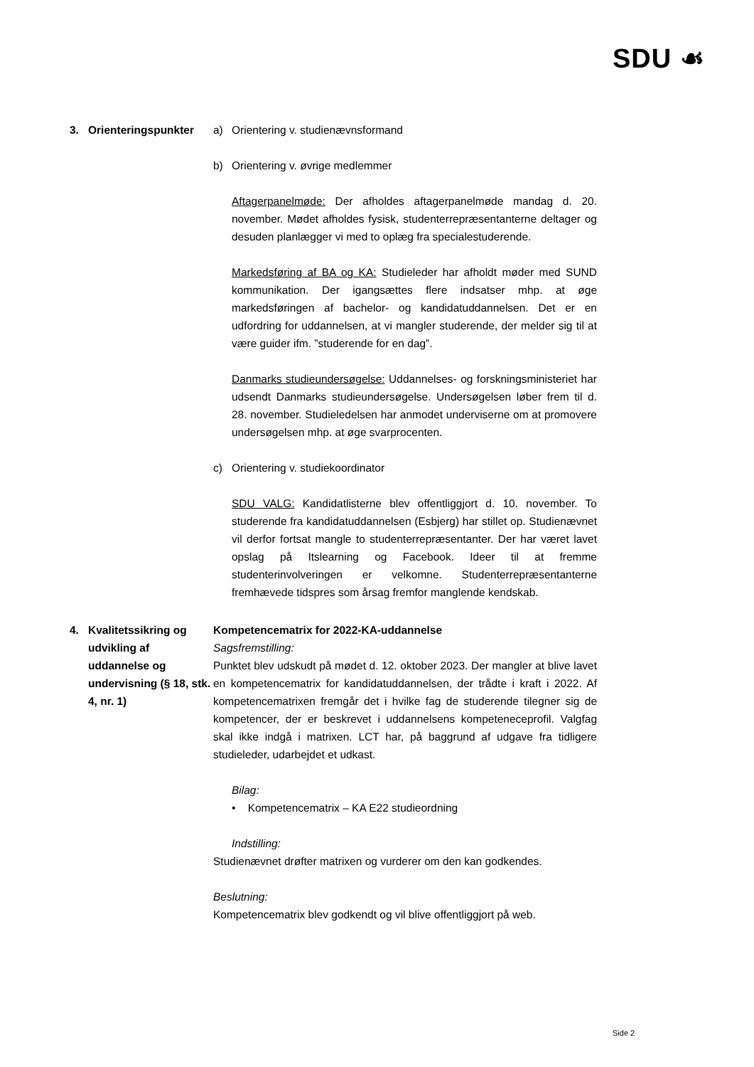SDU ☙
3. Orienteringspunkter
a) Orientering v. studienævnsformand
b) Orientering v. øvrige medlemmer
Aftagerpanelmøde: Der afholdes aftagerpanelmøde mandag d. 20. november. Mødet afholdes fysisk, studenterrepræsentanterne deltager og desuden planlægger vi med to oplæg fra specialestuderende.
Markedsføring af BA og KA: Studieleder har afholdt møder med SUND kommunikation. Der igangsættes flere indsatser mhp. at øge markedsføringen af bachelor- og kandidatuddannelsen. Det er en udfordring for uddannelsen, at vi mangler studerende, der melder sig til at være guider ifm. ”studerende for en dag”.
Danmarks studieundersøgelse: Uddannelses- og forskningsministeriet har udsendt Danmarks studieundersøgelse. Undersøgelsen løber frem til d. 28. november. Studieledelsen har anmodet underviserne om at promovere undersøgelsen mhp. at øge svarprocenten.
c) Orientering v. studiekoordinator
SDU VALG: Kandidatlisterne blev offentliggjort d. 10. november. To studerende fra kandidatuddannelsen (Esbjerg) har stillet op. Studienævnet vil derfor fortsat mangle to studenterrepræsentanter. Der har været lavet opslag på Itslearning og Facebook. Ideer til at fremme studenterinvolveringen er velkomne. Studenterrepræsentanterne fremhævede tidspres som årsag fremfor manglende kendskab.
4. Kvalitetssikring og udvikling af uddannelse og undervisning (§ 18, stk. 4, nr. 1)
Kompetencematrix for 2022-KA-uddannelse
Sagsfremstilling:
Punktet blev udskudt på mødet d. 12. oktober 2023. Der mangler at blive lavet en kompetencematrix for kandidatuddannelsen, der trådte i kraft i 2022. Af kompetencematrixen fremgår det i hvilke fag de studerende tilegner sig de kompetencer, der er beskrevet i uddannelsens kompeteneceprofil. Valgfag skal ikke indgå i matrixen. LCT har, på baggrund af udgave fra tidligere studieleder, udarbejdet et udkast.
Bilag:
• Kompetencematrix – KA E22 studieordning
Indstilling:
Studienævnet drøfter matrixen og vurderer om den kan godkendes.
Beslutning:
Kompetencematrix blev godkendt og vil blive offentliggjort på web.
Side 2